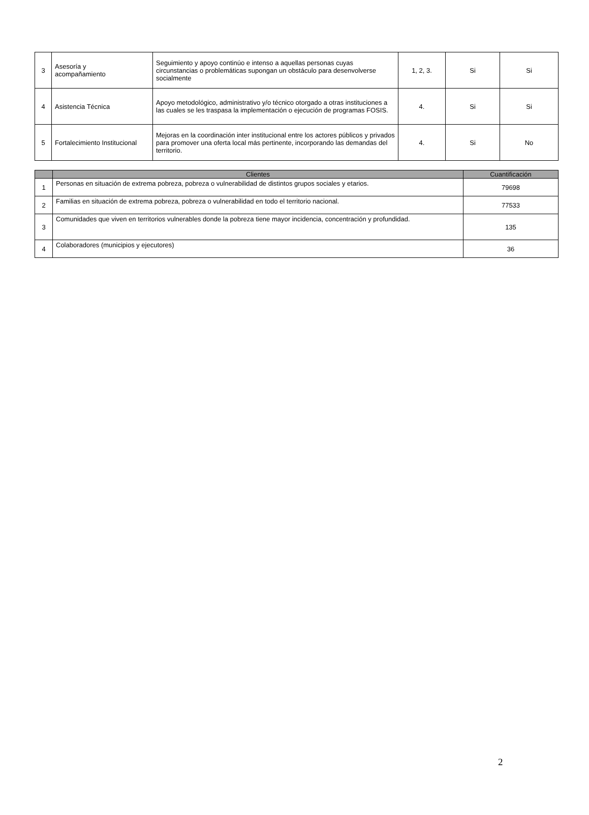| 3 | Asesoría y acompañamiento | Seguimiento y apoyo continúo e intenso a aquellas personas cuyas circunstancias o problemáticas supongan un obstáculo para desenvolverse socialmente | 1, 2, 3. | Si | Si |
| 4 | Asistencia Técnica | Apoyo metodológico, administrativo y/o técnico otorgado a otras instituciones a las cuales se les traspasa la implementación o ejecución de programas FOSIS. | 4. | Si | Si |
| 5 | Fortalecimiento Institucional | Mejoras en la coordinación inter institucional entre los actores públicos y privados para promover una oferta local más pertinente, incorporando las demandas del territorio. | 4. | Si | No |
| | Clientes | Cuantificación |
| --- | --- | --- |
| 1 | Personas en situación de extrema pobreza, pobreza o vulnerabilidad de distintos grupos sociales y etarios. | 79698 |
| 2 | Familias en situación de extrema pobreza, pobreza o vulnerabilidad en todo el territorio nacional. | 77533 |
| 3 | Comunidades que viven en territorios vulnerables donde la pobreza tiene mayor incidencia, concentración y profundidad. | 135 |
| 4 | Colaboradores (municipios y ejecutores) | 36 |
2